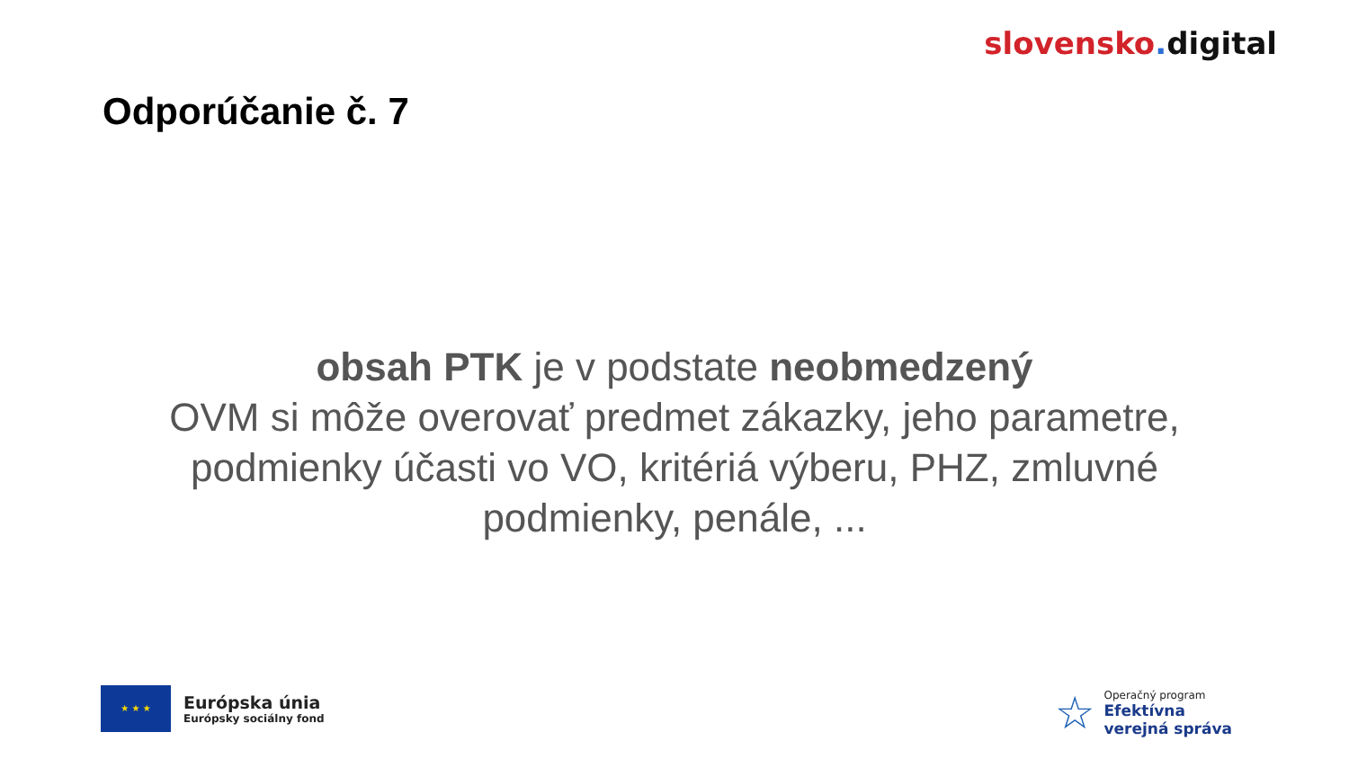slovensko. digital
Odporúčanie č. 7
obsah PTK je v podstate neobmedzený
OVM si môže overovať predmet zákazky, jeho parametre, podmienky účasti vo VO, kritériá výberu, PHZ, zmluvné podmienky, penále, ...
★ ★ ★
Európska únia
Európsky sociálny fond
☆
Operačný program
Efektívna
verejná správa